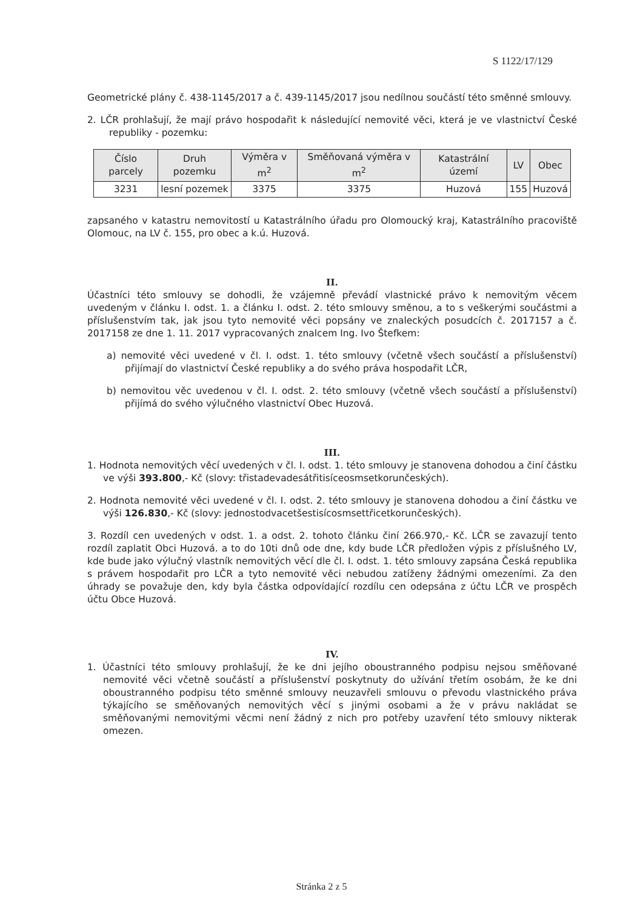S 1122/17/129
Geometrické plány č. 438-1145/2017 a č. 439-1145/2017 jsou nedílnou součástí této směnné smlouvy.
2. LČR prohlašují, že mají právo hospodařit k následující nemovité věci, která je ve vlastnictví České republiky - pozemku:
| Číslo parcely | Druh pozemku | Výměra v m<sup>2</sup> | Směňovaná výměra v m<sup>2</sup> | Katastrální území | LV | Obec |
| --- | --- | --- | --- | --- | --- | --- |
| 3231 | lesní pozemek | 3375 | 3375 | Huzová | 155 | Huzová |
zapsaného v katastru nemovitostí u Katastrálního úřadu pro Olomoucký kraj, Katastrálního pracoviště Olomouc, na LV č. 155, pro obec a k.ú. Huzová.
II.
Účastníci této smlouvy se dohodli, že vzájemně převádí vlastnické právo k nemovitým věcem uvedeným v článku I. odst. 1. a článku I. odst. 2. této smlouvy směnou, a to s veškerými součástmi a příslušenstvím tak, jak jsou tyto nemovité věci popsány ve znaleckých posudcích č. 2017157 a č. 2017158 ze dne 1. 11. 2017 vypracovaných znalcem Ing. Ivo Štefkem:
a) nemovité věci uvedené v čl. I. odst. 1. této smlouvy (včetně všech součástí a příslušenství) přijímají do vlastnictví České republiky a do svého práva hospodařit LČR,
b) nemovitou věc uvedenou v čl. I. odst. 2. této smlouvy (včetně všech součástí a příslušenství) přijímá do svého výlučného vlastnictví Obec Huzová.
III.
1. Hodnota nemovitých věcí uvedených v čl. I. odst. 1. této smlouvy je stanovena dohodou a činí částku ve výši 393.800,- Kč (slovy: třistadevadesátřitisíceosmsetkorunčeských).
2. Hodnota nemovité věci uvedené v čl. I. odst. 2. této smlouvy je stanovena dohodou a činí částku ve výši 126.830,- Kč (slovy: jednostodvacetšestisícosmsettřicetkorunčeských).
3. Rozdíl cen uvedených v odst. 1. a odst. 2. tohoto článku činí 266.970,- Kč. LČR se zavazují tento rozdíl zaplatit Obci Huzová. a to do 10ti dnů ode dne, kdy bude LČR předložen výpis z příslušného LV, kde bude jako výlučný vlastník nemovitých věcí dle čl. I. odst. 1. této smlouvy zapsána Česká republika s právem hospodařit pro LČR a tyto nemovité věci nebudou zatíženy žádnými omezeními. Za den úhrady se považuje den, kdy byla částka odpovídající rozdílu cen odepsána z účtu LČR ve prospěch účtu Obce Huzová.
IV.
1. Účastníci této smlouvy prohlašují, že ke dni jejího oboustranného podpisu nejsou směňované nemovité věci včetně součástí a příslušenství poskytnuty do užívání třetím osobám, že ke dni oboustranného podpisu této směnné smlouvy neuzavřeli smlouvu o převodu vlastnického práva týkajícího se směňovaných nemovitých věcí s jinými osobami a že v právu nakládat se směňovanými nemovitými věcmi není žádný z nich pro potřeby uzavření této smlouvy nikterak omezen.
Stránka 2 z 5